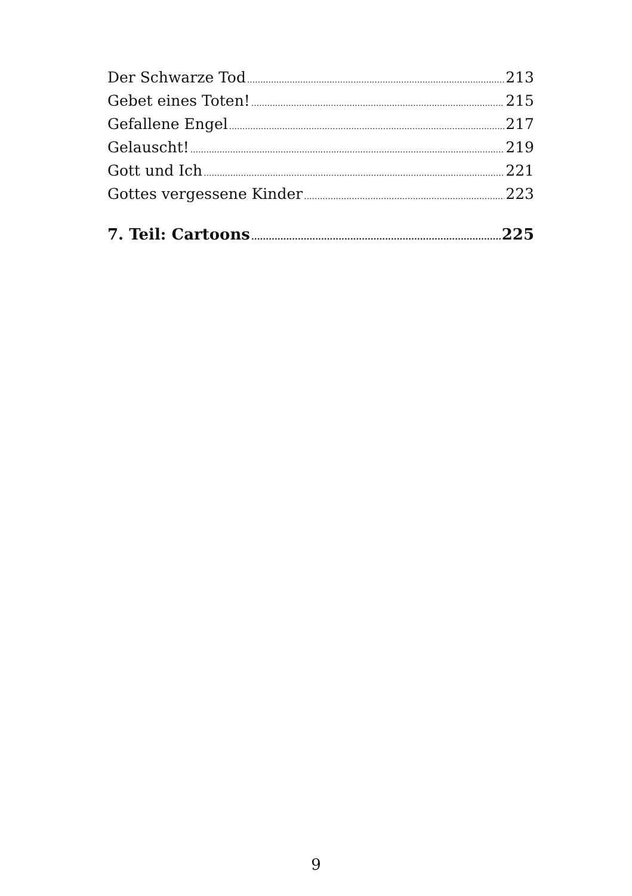Der Schwarze Tod 213
Gebet eines Toten! 215
Gefallene Engel 217
Gelauscht! 219
Gott und Ich 221
Gottes vergessene Kinder 223
7. Teil: Cartoons 225
9